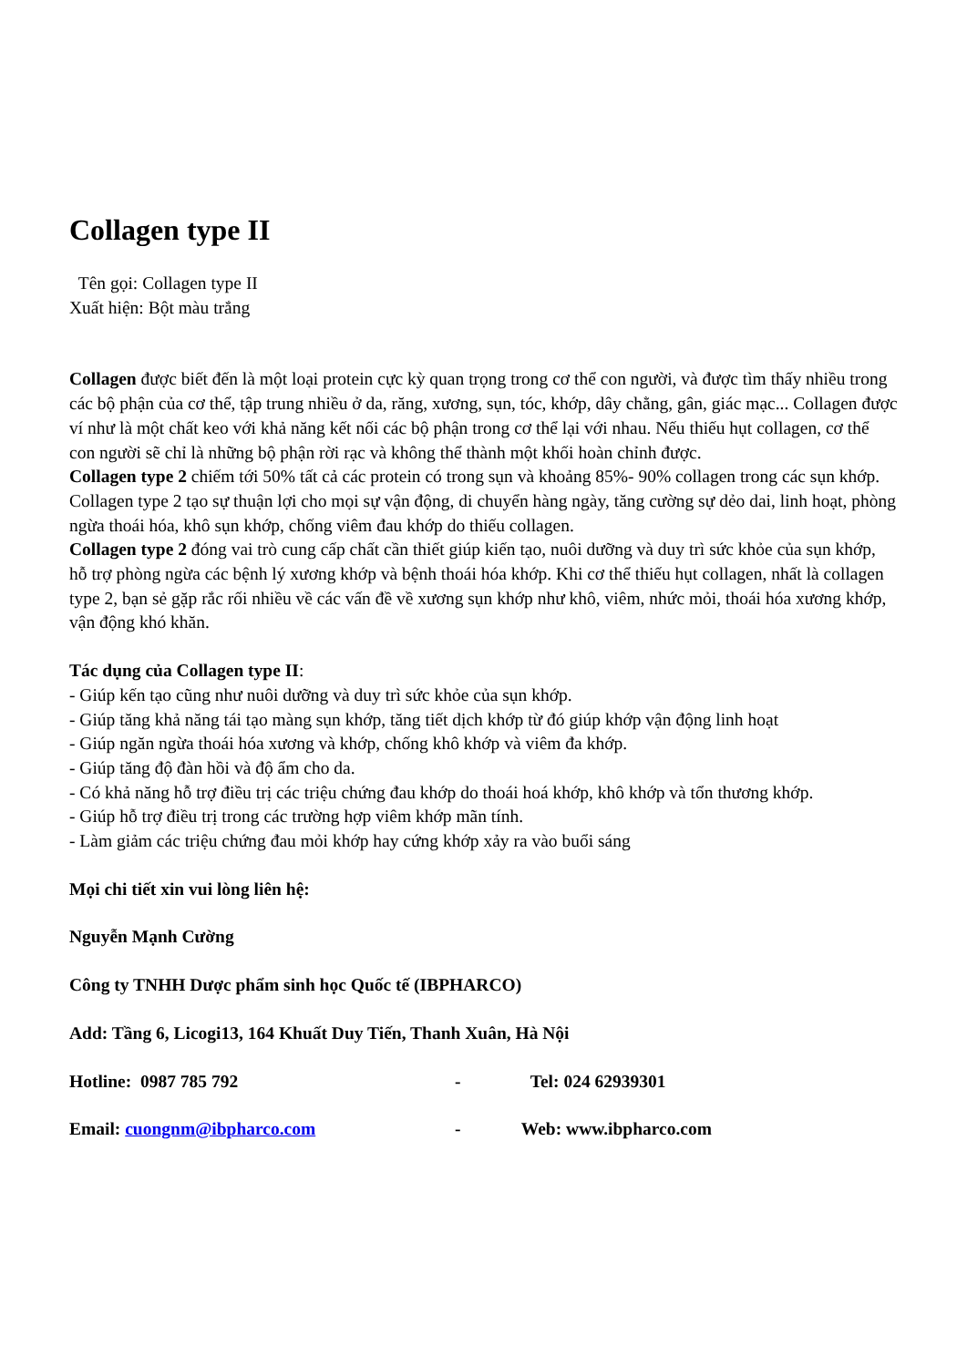Collagen type II
Tên gọi: Collagen type II
Xuất hiện: Bột màu trắng
Collagen được biết đến là một loại protein cực kỳ quan trọng trong cơ thể con người, và được tìm thấy nhiều trong các bộ phận của cơ thể, tập trung nhiều ở da, răng, xương, sụn, tóc, khớp, dây chằng, gân, giác mạc... Collagen được ví như là một chất keo với khả năng kết nối các bộ phận trong cơ thể lại với nhau. Nếu thiếu hụt collagen, cơ thể con người sẽ chỉ là những bộ phận rời rạc và không thể thành một khối hoàn chỉnh được.
Collagen type 2 chiếm tới 50% tất cả các protein có trong sụn và khoảng 85%- 90% collagen trong các sụn khớp. Collagen type 2 tạo sự thuận lợi cho mọi sự vận động, di chuyển hàng ngày, tăng cường sự dẻo dai, linh hoạt, phòng ngừa thoái hóa, khô sụn khớp, chống viêm đau khớp do thiếu collagen.
Collagen type 2 đóng vai trò cung cấp chất cần thiết giúp kiến tạo, nuôi dưỡng và duy trì sức khỏe của sụn khớp, hỗ trợ phòng ngừa các bệnh lý xương khớp và bệnh thoái hóa khớp. Khi cơ thể thiếu hụt collagen, nhất là collagen type 2, bạn sẻ gặp rắc rối nhiều về các vấn đề về xương sụn khớp như khô, viêm, nhức mỏi, thoái hóa xương khớp, vận động khó khăn.
Tác dụng của Collagen type II:
- Giúp kến tạo cũng như nuôi dưỡng và duy trì sức khỏe của sụn khớp.
- Giúp tăng khả năng tái tạo màng sụn khớp, tăng tiết dịch khớp từ đó giúp khớp vận động linh hoạt
- Giúp ngăn ngừa thoái hóa xương và khớp, chống khô khớp và viêm đa khớp.
- Giúp tăng độ đàn hồi và độ ẩm cho da.
- Có khả năng hỗ trợ điều trị các triệu chứng đau khớp do thoái hoá khớp, khô khớp và tổn thương khớp.
- Giúp hỗ trợ điều trị trong các trường hợp viêm khớp mãn tính.
- Làm giảm các triệu chứng đau mỏi khớp hay cứng khớp xảy ra vào buổi sáng
Mọi chi tiết xin vui lòng liên hệ:
Nguyễn Mạnh Cường
Công ty TNHH Dược phẩm sinh học Quốc tế (IBPHARCO)
Add: Tầng 6, Licogi13, 164 Khuất Duy Tiến, Thanh Xuân, Hà Nội
Hotline: 0987 785 792 - Tel: 024 62939301
Email: cuongnm@ibpharco.com - Web: www.ibpharco.com